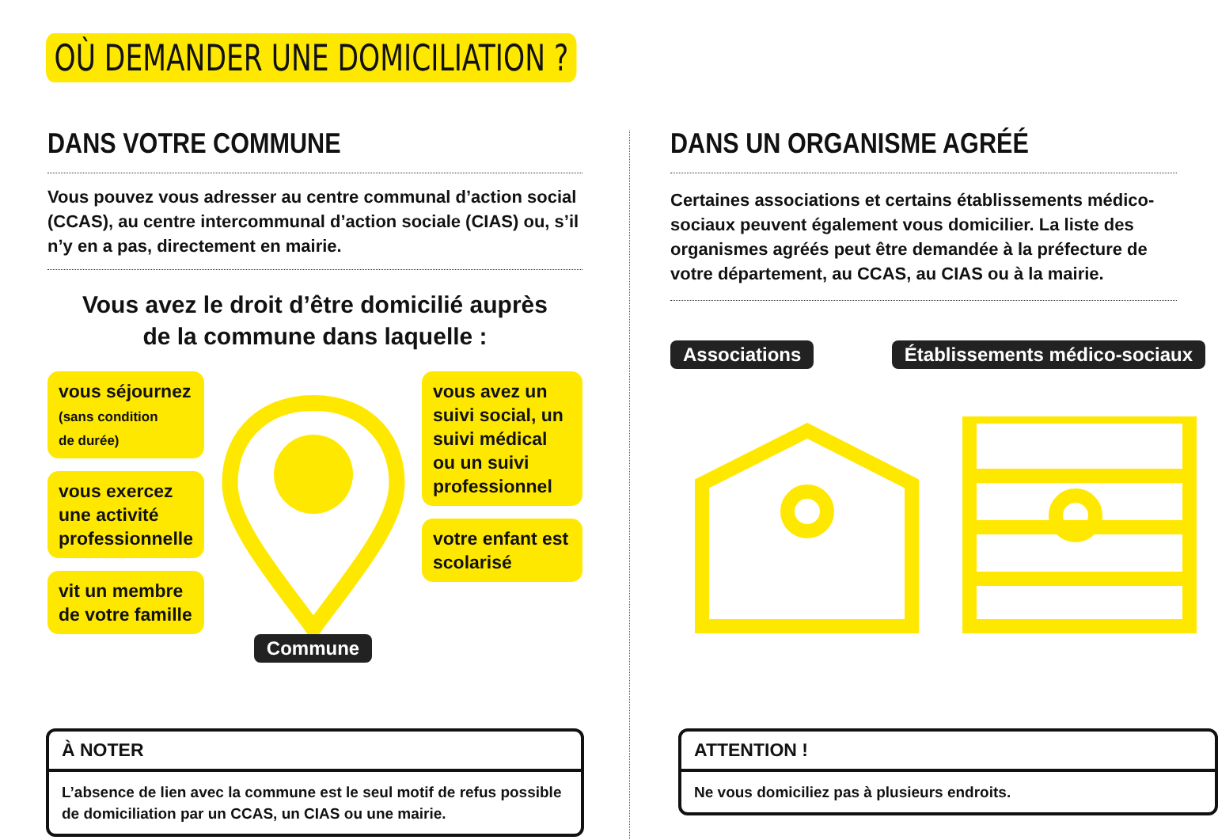OÙ DEMANDER UNE DOMICILIATION ?
DANS VOTRE COMMUNE
Vous pouvez vous adresser au centre communal d’action social (CCAS), au centre intercommunal d’action sociale (CIAS) ou, s’il n’y en a pas, directement en mairie.
Vous avez le droit d’être domicilié auprès
de la commune dans laquelle :
vous séjournez
(sans condition
de durée)
vous exercez une activité professionnelle
vit un membre de votre famille
Commune
vous avez un suivi social, un suivi médical ou un suivi professionnel
votre enfant est scolarisé
DANS UN ORGANISME AGRÉÉ
Certaines associations et certains établissements médico-sociaux peuvent également vous domicilier. La liste des organismes agréés peut être demandée à la préfecture de votre département, au CCAS, au CIAS ou à la mairie.
Associations Établissements médico-sociaux
À NOTER
L’absence de lien avec la commune est le seul motif de refus possible de domiciliation par un CCAS, un CIAS ou une mairie.
ATTENTION !
Ne vous domiciliez pas à plusieurs endroits.